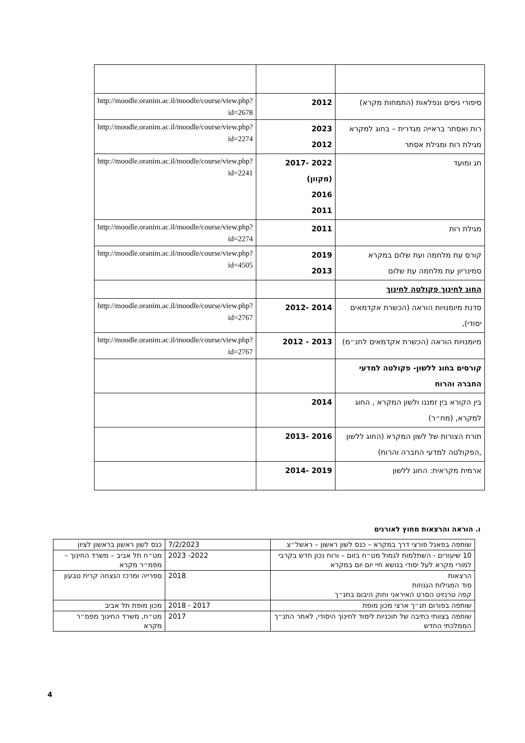| סיפורי ניסים ונפלאות (התמחות מקרא) | 2012 | http://moodle.oranim.ac.il/moodle/course/view.php?id=2678 |
| רות ואסתר בראייה מגדרית – בחוג למקרא מגילת רות ומגילת אסתר | 2023 2012 | http://moodle.oranim.ac.il/moodle/course/view.php?id=2274 |
| חג ומועד | 2017- 2022 (מקוון) 2016 2011 | http://moodle.oranim.ac.il/moodle/course/view.php?id=2241 |
| מגילת רות | 2011 | http://moodle.oranim.ac.il/moodle/course/view.php?id=2274 |
| קורס עת מלחמה ועת שלום במקרא סמינריון עת מלחמה עת שלום | 2019 2013 | http://moodle.oranim.ac.il/moodle/course/view.php?id=4505 |
| החוג לחינוך פקולטה לחינוך | | |
| סדנת מיומנויות הוראה (הכשרת אקדמאים יסודי), | 2012- 2014 | http://moodle.oranim.ac.il/moodle/course/view.php?id=2767 |
| מיומנויות הוראה (הכשרת אקדמאים לחנ״מ) | 2012 - 2013 | http://moodle.oranim.ac.il/moodle/course/view.php?id=2767 |
| קורסים בחוג ללשון- פקולטה למדעי החברה והרוח | | |
| בין הקורא בין זמננו ולשון המקרא , החוג למקרא, (מח״ר) | 2014 | |
| תורת הצורות של לשון המקרא (החוג ללשון ,הפקולטה למדעי החברה והרוח) | 2013- 2016 | |
| ארמית מקראית: החוג ללשון | 2014- 2019 | |
ו. הוראה והרצאות מחוץ לאורנים
| שותפה בפאנל פורצי דרך במקרא – כנס לשון ראשון – ראשל״צ | 7/2/2023 | כנס לשון ראשון בראשון לציון |
| 10 שיעורים - השתלמות לגמול מט״ח בזום – ורוח נכון חדש בקרבי למורי מקרא לעל יסודי בנושא חיי יום יום במקרא | 2022- 2023 | מט״ח תל אביב – משרד החינוך – מפמ״ר מקרא |
| הרצאות סוד המגילות הגנוזות קפה טרנזיט הסרט האיראני וחוק היבום בתנ״ך | 2018 | ספרייה ומרכז הנצחה קרית טבעון |
| שותפה בפורום תנ״ך ארצי מכון מופת | 2017 - 2018 | מכון מופת תל אביב |
| שותפה בצוותי כתיבה של תוכניות לימוד לחינוך היסודי, לאתר התנ״ך הממלכתי החדש | 2017 | מט״ח, משרד החינוך מפמ״ר מקרא |
4